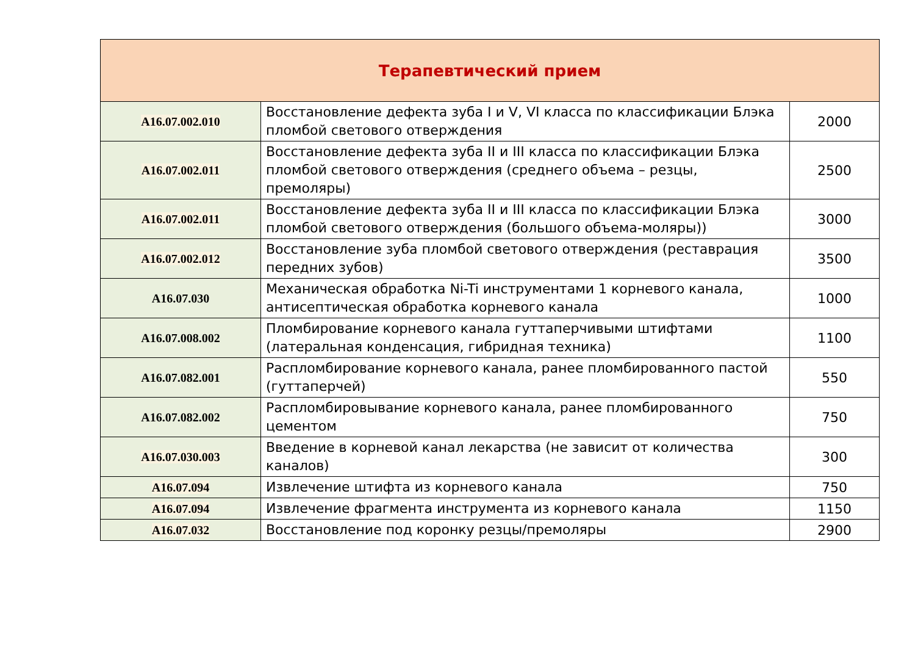| Терапевтический прием | | |
| --- | --- | --- |
| A16.07.002.010 | Восстановление дефекта зуба I и V, VI класса по классификации Блэка пломбой светового отверждения | 2000 |
| A16.07.002.011 | Восстановление дефекта зуба II и III класса по классификации Блэка пломбой светового отверждения (среднего объема – резцы, премоляры) | 2500 |
| A16.07.002.011 | Восстановление дефекта зуба II и III класса по классификации Блэка пломбой светового отверждения (большого объема-моляры)) | 3000 |
| A16.07.002.012 | Восстановление зуба пломбой светового отверждения (реставрация передних зубов) | 3500 |
| A16.07.030 | Механическая обработка Ni-Ti инструментами 1 корневого канала, антисептическая обработка корневого канала | 1000 |
| A16.07.008.002 | Пломбирование корневого канала гуттаперчивыми штифтами (латеральная конденсация, гибридная техника) | 1100 |
| A16.07.082.001 | Распломбирование корневого канала, ранее пломбированного пастой (гуттаперчей) | 550 |
| A16.07.082.002 | Распломбировывание корневого канала, ранее пломбированного цементом | 750 |
| A16.07.030.003 | Введение в корневой канал лекарства (не зависит от количества каналов) | 300 |
| A16.07.094 | Извлечение штифта из корневого канала | 750 |
| A16.07.094 | Извлечение фрагмента инструмента из корневого канала | 1150 |
| A16.07.032 | Восстановление под коронку резцы/премоляры | 2900 |